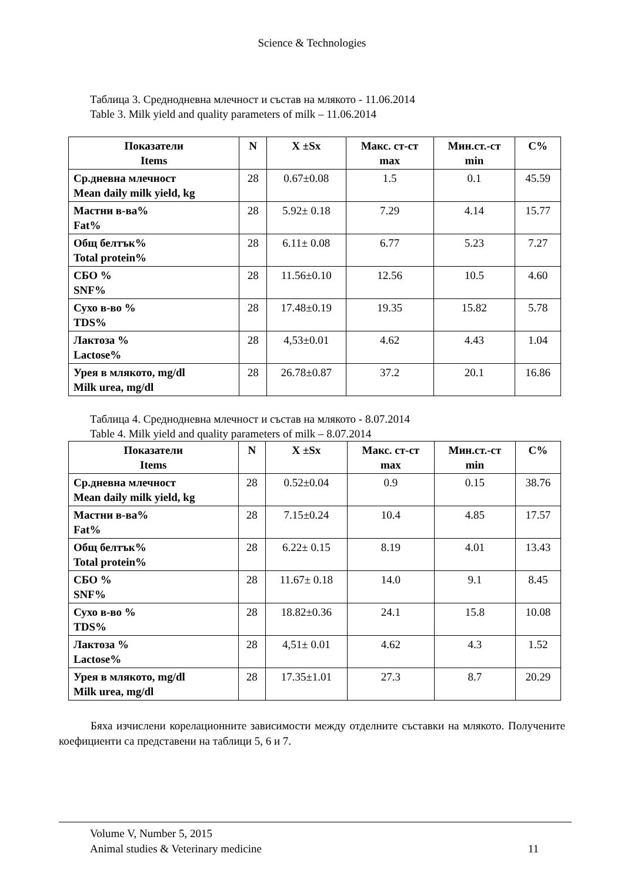Science & Technologies
Таблица 3. Среднодневна млечност и състав на млякото - 11.06.2014
Table 3. Milk yield and quality parameters of milk – 11.06.2014
| Показатели Items | N | X ±Sx | Макс. ст-ст max | Мин.ст.-ст min | C% |
| --- | --- | --- | --- | --- | --- |
| Ср.дневна млечност Mean daily milk yield, kg | 28 | 0.67±0.08 | 1.5 | 0.1 | 45.59 |
| Мастни в-ва% Fat% | 28 | 5.92± 0.18 | 7.29 | 4.14 | 15.77 |
| Общ белтък% Total protein% | 28 | 6.11± 0.08 | 6.77 | 5.23 | 7.27 |
| СБО % SNF% | 28 | 11.56±0.10 | 12.56 | 10.5 | 4.60 |
| Сухо в-во % TDS% | 28 | 17.48±0.19 | 19.35 | 15.82 | 5.78 |
| Лактоза % Lactose% | 28 | 4,53±0.01 | 4.62 | 4.43 | 1.04 |
| Урея в млякото, mg/dl Milk urea, mg/dl | 28 | 26.78±0.87 | 37.2 | 20.1 | 16.86 |
Таблица 4. Среднодневна млечност и състав на млякото - 8.07.2014
Table 4. Milk yield and quality parameters of milk – 8.07.2014
| Показатели Items | N | X ±Sx | Макс. ст-ст max | Мин.ст.-ст min | C% |
| --- | --- | --- | --- | --- | --- |
| Ср.дневна млечност Mean daily milk yield, kg | 28 | 0.52±0.04 | 0.9 | 0.15 | 38.76 |
| Мастни в-ва% Fat% | 28 | 7.15±0.24 | 10.4 | 4.85 | 17.57 |
| Общ белтък% Total protein% | 28 | 6.22± 0.15 | 8.19 | 4.01 | 13.43 |
| СБО % SNF% | 28 | 11.67± 0.18 | 14.0 | 9.1 | 8.45 |
| Сухо в-во % TDS% | 28 | 18.82±0.36 | 24.1 | 15.8 | 10.08 |
| Лактоза % Lactose% | 28 | 4,51± 0.01 | 4.62 | 4.3 | 1.52 |
| Урея в млякото, mg/dl Milk urea, mg/dl | 28 | 17.35±1.01 | 27.3 | 8.7 | 20.29 |
Бяха изчислени корелационните зависимости между отделните съставки на млякото. Получените коефициенти са представени на таблици 5, 6 и 7.
Volume V, Number 5, 2015
Animal studies & Veterinary medicine 11